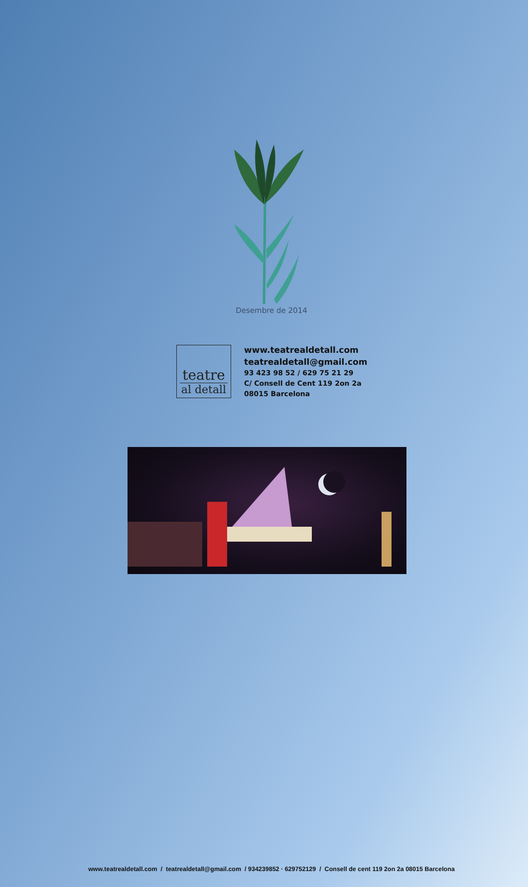Desembre de 2014
teatre
al detall
www.teatrealdetall.com
teatrealdetall@gmail.com
93 423 98 52 / 629 75 21 29
C/ Consell de Cent 119 2on 2a
08015 Barcelona
www.teatrealdetall.com / teatrealdetall@gmail.com / 934239852 · 629752129 / Consell de cent 119 2on 2a 08015 Barcelona